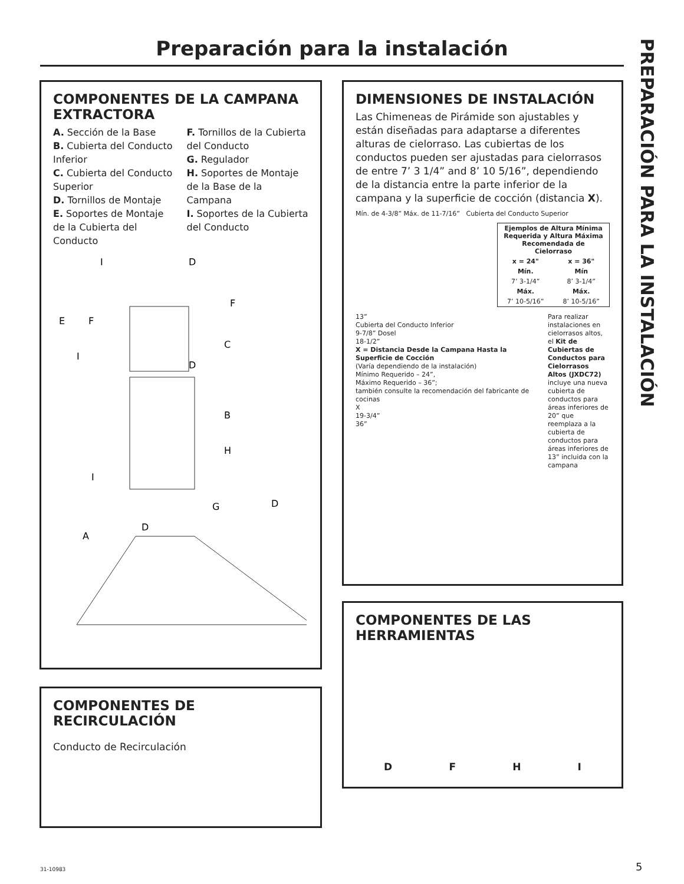Preparación para la instalación
PREPARACIÓN PARA LA INSTALACIÓN
COMPONENTES DE LA CAMPANA EXTRACTORA
A. Sección de la Base
B. Cubierta del Conducto Inferior
C. Cubierta del Conducto Superior
D. Tornillos de Montaje
E. Soportes de Montaje de la Cubierta del Conducto
F. Tornillos de la Cubierta del Conducto
G. Regulador
H. Soportes de Montaje de la Base de la Campana
I. Soportes de la Cubierta del Conducto
I
D
E
F
F
C
I
D
B
H
I
D
G
D
A
COMPONENTES DE RECIRCULACIÓN
Conducto de Recirculación
DIMENSIONES DE INSTALACIÓN
Las Chimeneas de Pirámide son ajustables y están diseñadas para adaptarse a diferentes alturas de cielorraso. Las cubiertas de los conductos pueden ser ajustadas para cielorrasos de entre 7’ 3 1/4” and 8’ 10 5/16”, dependiendo de la distancia entre la parte inferior de la campana y la superficie de cocción (distancia X).
Mín. de 4-3/8” Máx. de 11-7/16” Cubierta del Conducto Superior
| Ejemplos de Altura Mínima Requerida y Altura Máxima Recomendada de Cielorraso | |
| --- | --- |
| x = 24" | x = 36" |
| Mín. | Mín |
| 7’ 3-1/4” | 8’ 3-1/4” |
| Máx. | Máx. |
| 7’ 10-5/16” | 8’ 10-5/16” |
13”
Cubierta del Conducto Inferior
9-7/8” Dosel
18-1/2”
X = Distancia Desde la Campana Hasta la Superficie de Cocción
(Varía dependiendo de la instalación)
Mínimo Requerido – 24”,
Máximo Requerido – 36”;
también consulte la recomendación del fabricante de cocinas
X
19-3/4”
36”
Para realizar instalaciones en cielorrasos altos, el Kit de Cubiertas de Conductos para Cielorrasos Altos (JXDC72) incluye una nueva cubierta de conductos para áreas inferiores de 20” que reemplaza a la cubierta de conductos para áreas inferiores de 13” incluida con la campana
COMPONENTES DE LAS HERRAMIENTAS
D F H I
31-10983 5